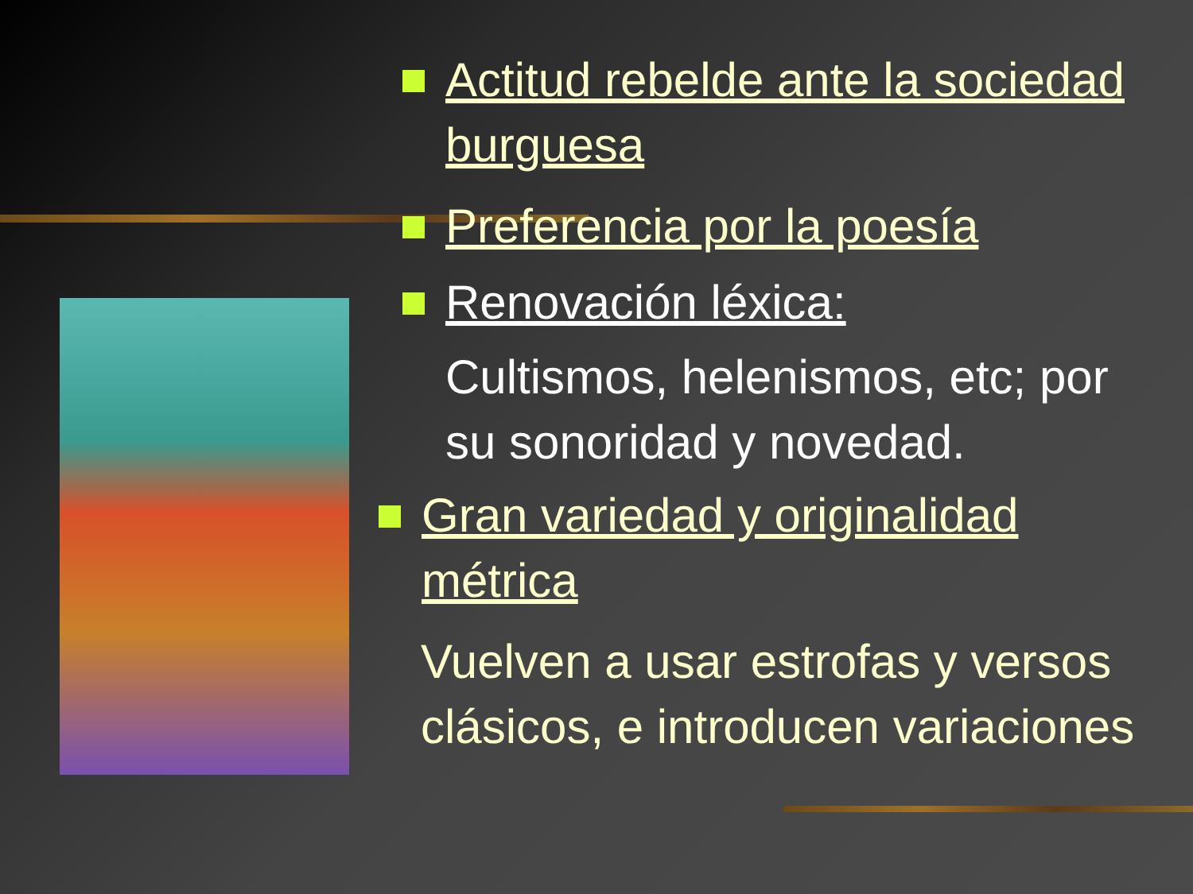Actitud rebelde ante la sociedad burguesa
Preferencia por la poesía
Renovación léxica:
Cultismos, helenismos, etc; por su sonoridad y novedad.
Gran variedad y originalidad métrica
Vuelven a usar estrofas y versos clásicos, e introducen variaciones